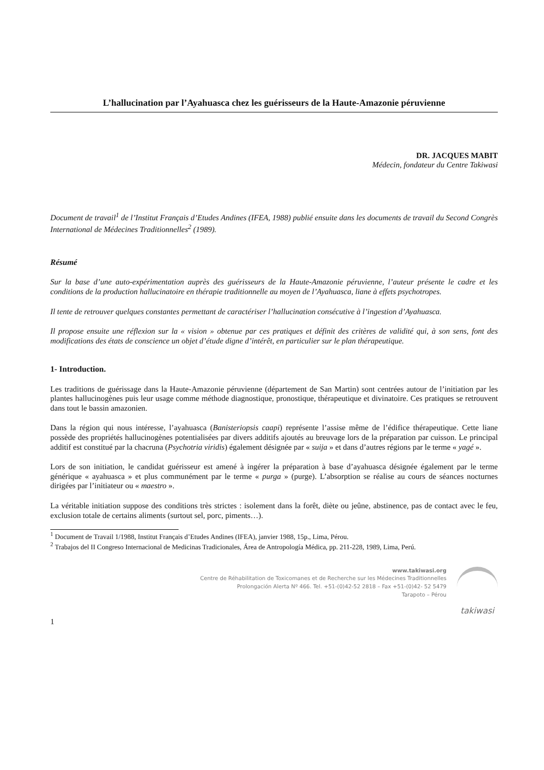L’hallucination par l’Ayahuasca chez les guérisseurs de la Haute-Amazonie péruvienne
DR. JACQUES MABIT
Médecin, fondateur du Centre Takiwasi
Document de travail<sup>1</sup> de l’Institut Français d’Etudes Andines (IFEA, 1988) publié ensuite dans les documents de travail du Second Congrès International de Médecines Traditionnelles<sup>2</sup> (1989).
Résumé
Sur la base d’une auto-expérimentation auprès des guérisseurs de la Haute-Amazonie péruvienne, l’auteur présente le cadre et les conditions de la production hallucinatoire en thérapie traditionnelle au moyen de l’Ayahuasca, liane à effets psychotropes.
Il tente de retrouver quelques constantes permettant de caractériser l’hallucination consécutive à l’ingestion d’Ayahuasca.
Il propose ensuite une réflexion sur la « vision » obtenue par ces pratiques et définit des critères de validité qui, à son sens, font des modifications des états de conscience un objet d’étude digne d’intérêt, en particulier sur le plan thérapeutique.
1- Introduction.
Les traditions de guérissage dans la Haute-Amazonie péruvienne (département de San Martin) sont centrées autour de l’initiation par les plantes hallucinogènes puis leur usage comme méthode diagnostique, pronostique, thérapeutique et divinatoire. Ces pratiques se retrouvent dans tout le bassin amazonien.
Dans la région qui nous intéresse, l’ayahuasca (Banisteriopsis caapi) représente l’assise même de l’édifice thérapeutique. Cette liane possède des propriétés hallucinogènes potentialisées par divers additifs ajoutés au breuvage lors de la préparation par cuisson. Le principal additif est constitué par la chacruna (Psychotria viridis) également désignée par « suija » et dans d’autres régions par le terme « yagé ».
Lors de son initiation, le candidat guérisseur est amené à ingérer la préparation à base d’ayahuasca désignée également par le terme générique « ayahuasca » et plus communément par le terme « purga » (purge). L’absorption se réalise au cours de séances nocturnes dirigées par l’initiateur ou « maestro ».
La véritable initiation suppose des conditions très strictes : isolement dans la forêt, diète ou jeûne, abstinence, pas de contact avec le feu, exclusion totale de certains aliments (surtout sel, porc, piments…).
<sup>1</sup> Document de Travail 1/1988, Institut Français d’Etudes Andines (IFEA), janvier 1988, 15p., Lima, Pérou.
<sup>2</sup> Trabajos del II Congreso Internacional de Medicinas Tradicionales, Área de Antropología Médica, pp. 211-228, 1989, Lima, Perú.
www.takiwasi.org
Centre de Réhabilitation de Toxicomanes et de Recherche sur les Médecines Traditionnelles
Prolongación Alerta Nº 466. Tel. +51-(0)42-52 2818 – Fax +51-(0)42- 52 5479
Tarapoto – Pérou
takiwasi
1